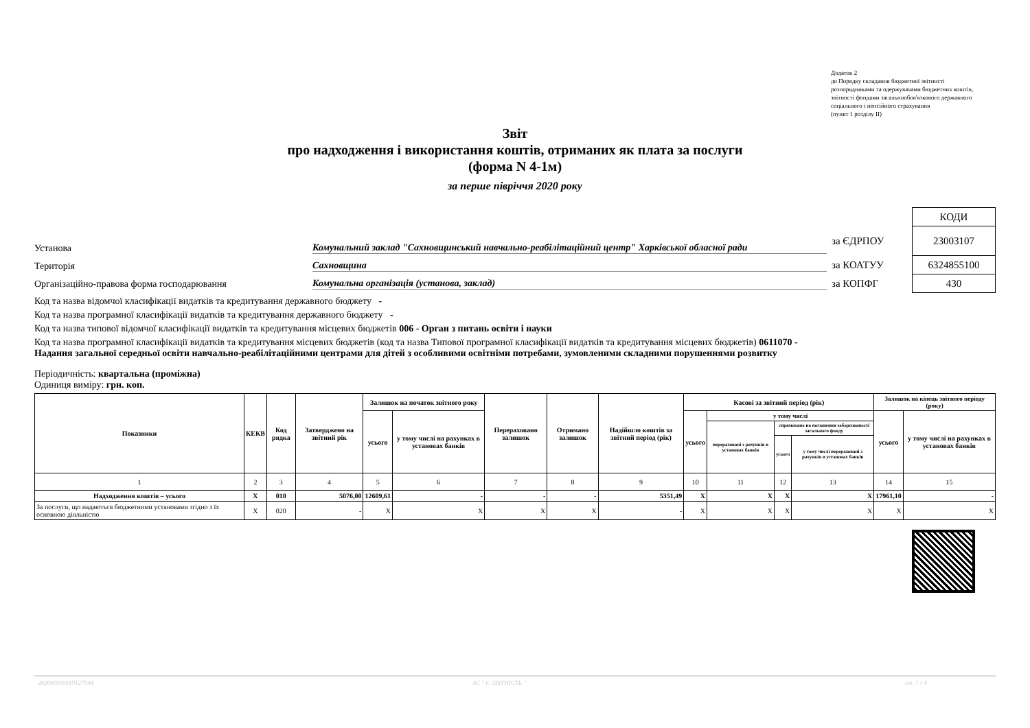Додаток 2
до Порядку складання бюджетної звітності розпорядниками та одержувачами бюджетних коштів, звітності фондами загальнообов'язкового державного соціального і пенсійного страхування
(пункт 1 розділу II)
Звіт
про надходження і використання коштів, отриманих як плата за послуги
(форма N 4-1м)
за перше півріччя 2020 року
Установа Комунальний заклад "Сахновщинський навчально-реабілітаційний центр" Харківської обласної ради
Територія Сахновщина
Організаційно-правова форма господарювання Комунальна організація (установа, заклад)
| | КОДИ |
| за ЄДРПОУ | 23003107 |
| за КОАТУУ | 6324855100 |
| за КОПФГ | 430 |
Код та назва відомчої класифікації видатків та кредитування державного бюджету -
Код та назва програмної класифікації видатків та кредитування державного бюджету -
Код та назва типової відомчої класифікації видатків та кредитування місцевих бюджетів 006 - Орган з питань освіти і науки
Код та назва програмної класифікації видатків та кредитування місцевих бюджетів (код та назва Типової програмної класифікації видатків та кредитування місцевих бюджетів) 0611070 - Надання загальної середньої освіти навчально-реабілітаційними центрами для дітей з особливими освітніми потребами, зумовленими складними порушеннями розвитку
Періодичність: квартальна (проміжна)
Одиниця виміру: грн. коп.
| Показники | КЕКВ | Код рядка | Затверджено на звітний рік | Залишок на початок звітного року | | Перераховано залишок | Отримано залишок | Надійшло коштів за звітний період (рік) | Касові за звітний період (рік) | | | | Залишок на кінець звітного періоду (року) | |
| --- | --- | --- | --- | --- | --- | --- | --- | --- | --- | --- | --- | --- | --- | --- |
| | | | | усього | у тому числі на рахунках в установах банків | | | | усього | у тому числі | | | усього | у тому числі на рахунках в установах банків |
| | | | | | | | | | | перераховані з рахунків в установах банків | спрямовано на погашення заборгованості загального фонду | | | |
| | | | | | | | | | | | усього | у тому числі перераховані з рахунків в установах банків | | |
| 1 | 2 | 3 | 4 | 5 | 6 | 7 | 8 | 9 | 10 | 11 | 12 | 13 | 14 | 15 |
| Надходження коштів – усього | X | 010 | 5076,00 | 12609,61 | - | - | - | 5351,49 | X | X | X | X | 17961,10 | - |
| За послуги, що надаються бюджетними установами згідно з їх основною діяльністю | X | 020 | - | X | X | X | X | - | X | X | X | X | X | X |
202000000019127944 АС " Є-ЗВІТНІСТЬ " ст. 1 з 4